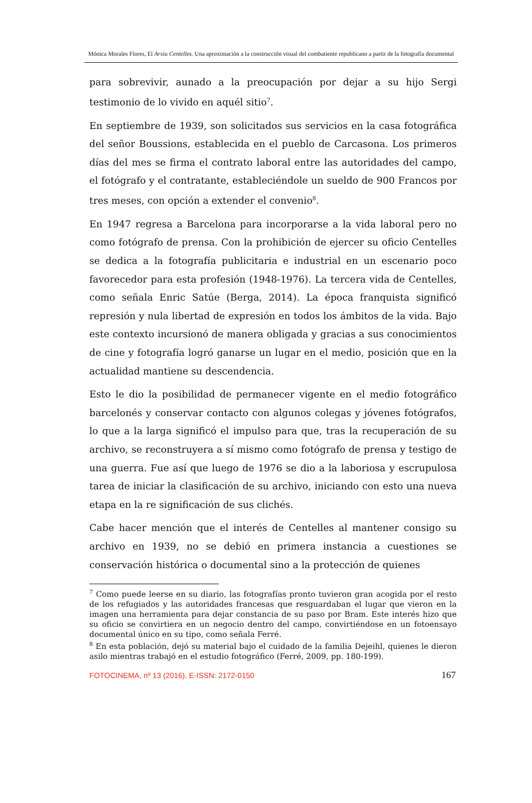Mónica Morales Flores, El Arxiu Centelles. Una aproximación a la construcción visual del combatiente republicano a partir de la fotografía documental
para sobrevivir, aunado a la preocupación por dejar a su hijo Sergi testimonio de lo vivido en aquél sitio<sup>7</sup>.
En septiembre de 1939, son solicitados sus servicios en la casa fotográfica del señor Boussions, establecida en el pueblo de Carcasona. Los primeros días del mes se firma el contrato laboral entre las autoridades del campo, el fotógrafo y el contratante, estableciéndole un sueldo de 900 Francos por tres meses, con opción a extender el convenio<sup>8</sup>.
En 1947 regresa a Barcelona para incorporarse a la vida laboral pero no como fotógrafo de prensa. Con la prohibición de ejercer su oficio Centelles se dedica a la fotografía publicitaria e industrial en un escenario poco favorecedor para esta profesión (1948-1976). La tercera vida de Centelles, como señala Enric Satúe (Berga, 2014). La época franquista significó represión y nula libertad de expresión en todos los ámbitos de la vida. Bajo este contexto incursionó de manera obligada y gracias a sus conocimientos de cine y fotografía logró ganarse un lugar en el medio, posición que en la actualidad mantiene su descendencia.
Esto le dio la posibilidad de permanecer vigente en el medio fotográfico barcelonés y conservar contacto con algunos colegas y jóvenes fotógrafos, lo que a la larga significó el impulso para que, tras la recuperación de su archivo, se reconstruyera a sí mismo como fotógrafo de prensa y testigo de una guerra. Fue así que luego de 1976 se dio a la laboriosa y escrupulosa tarea de iniciar la clasificación de su archivo, iniciando con esto una nueva etapa en la re significación de sus clichés.
Cabe hacer mención que el interés de Centelles al mantener consigo su archivo en 1939, no se debió en primera instancia a cuestiones se conservación histórica o documental sino a la protección de quienes
<sup>7</sup> Como puede leerse en su diario, las fotografías pronto tuvieron gran acogida por el resto de los refugiados y las autoridades francesas que resguardaban el lugar que vieron en la imagen una herramienta para dejar constancia de su paso por Bram. Este interés hizo que su oficio se convirtiera en un negocio dentro del campo, convirtiéndose en un fotoensayo documental único en su tipo, como señala Ferré.
<sup>8</sup> En esta población, dejó su material bajo el cuidado de la familia Dejeihl, quienes le dieron asilo mientras trabajó en el estudio fotográfico (Ferré, 2009, pp. 180-199).
FOTOCINEMA, nº 13 (2016), E-ISSN: 2172-0150 167